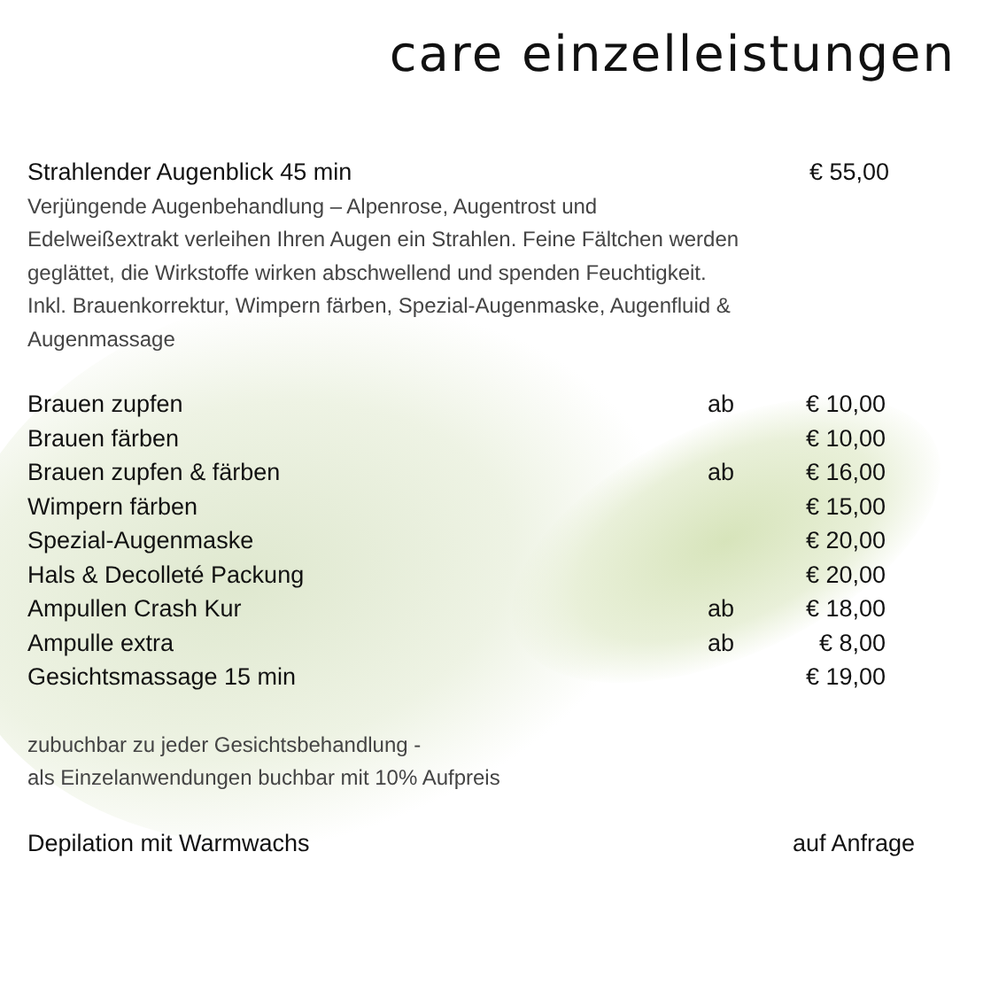care einzelleistungen
Strahlender Augenblick 45 min € 55,00
Verjüngende Augenbehandlung – Alpenrose, Augentrost und Edelweißextrakt verleihen Ihren Augen ein Strahlen. Feine Fältchen werden geglättet, die Wirkstoffe wirken abschwellend und spenden Feuchtigkeit.
Inkl. Brauenkorrektur, Wimpern färben, Spezial-Augenmaske, Augenfluid & Augenmassage
| Brauen zupfen | ab | € 10,00 |
| Brauen färben | | € 10,00 |
| Brauen zupfen & färben | ab | € 16,00 |
| Wimpern färben | | € 15,00 |
| Spezial-Augenmaske | | € 20,00 |
| Hals & Decolleté Packung | | € 20,00 |
| Ampullen Crash Kur | ab | € 18,00 |
| Ampulle extra | ab | € 8,00 |
| Gesichtsmassage 15 min | | € 19,00 |
zubuchbar zu jeder Gesichtsbehandlung -
als Einzelanwendungen buchbar mit 10% Aufpreis
Depilation mit Warmwachs auf Anfrage